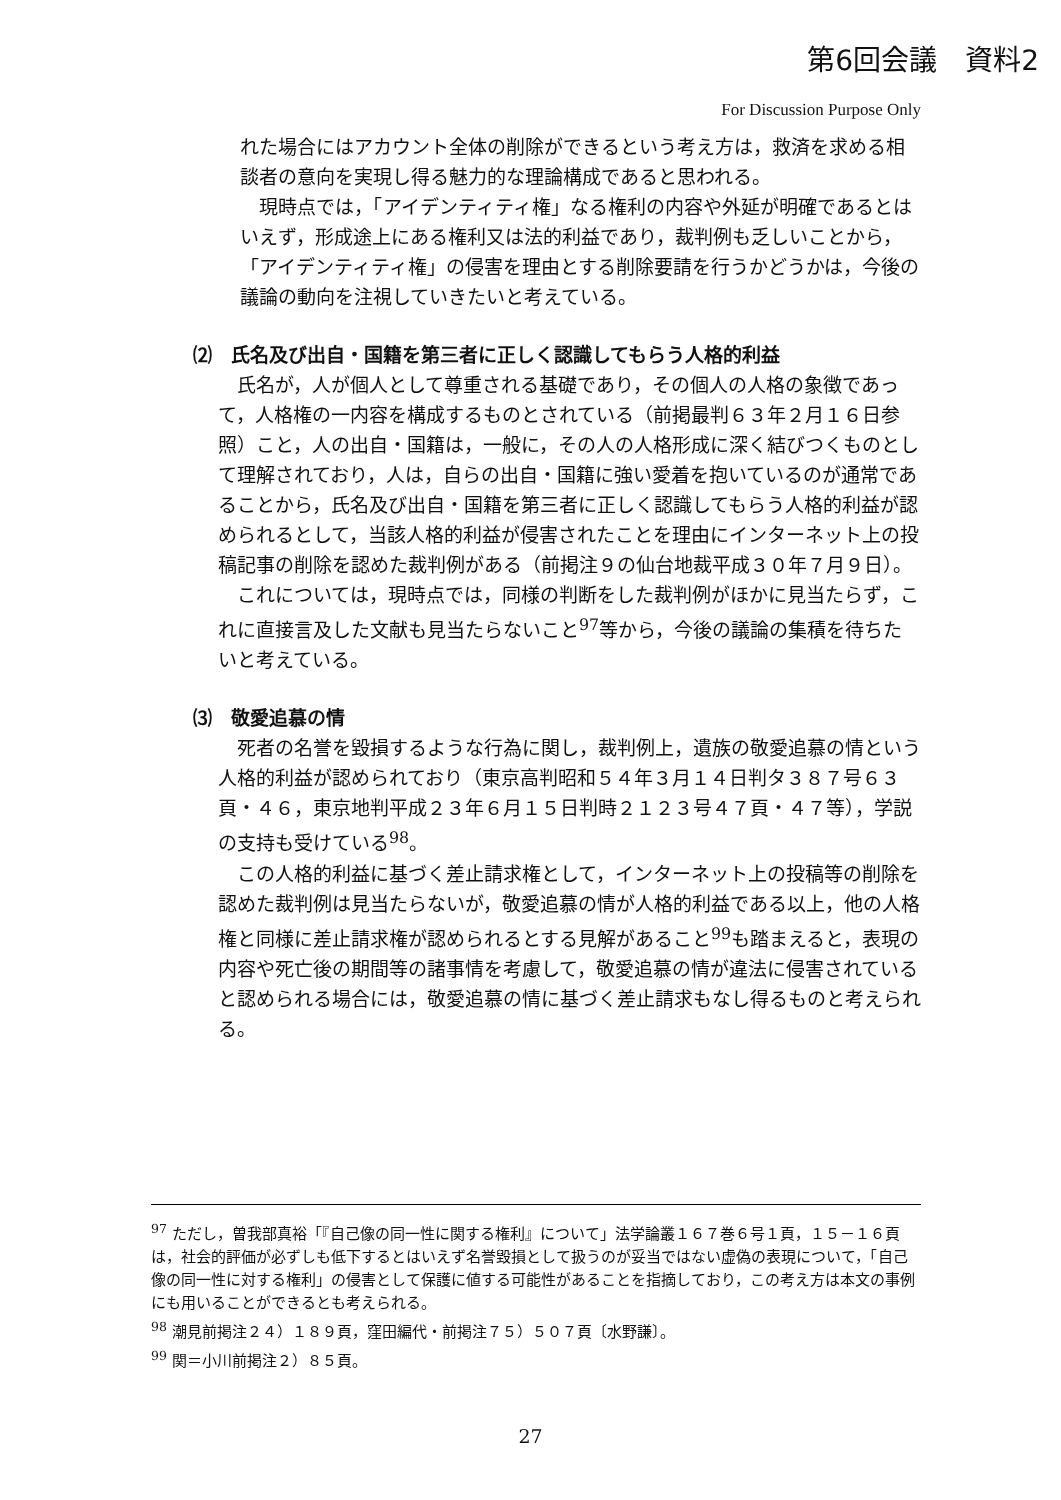第6回会議　資料2
For Discussion Purpose Only
れた場合にはアカウント全体の削除ができるという考え方は，救済を求める相談者の意向を実現し得る魅力的な理論構成であると思われる。
現時点では，「アイデンティティ権」なる権利の内容や外延が明確であるとはいえず，形成途上にある権利又は法的利益であり，裁判例も乏しいことから，「アイデンティティ権」の侵害を理由とする削除要請を行うかどうかは，今後の議論の動向を注視していきたいと考えている。
⑵　氏名及び出自・国籍を第三者に正しく認識してもらう人格的利益
氏名が，人が個人として尊重される基礎であり，その個人の人格の象徴であって，人格権の一内容を構成するものとされている（前掲最判６３年２月１６日参照）こと，人の出自・国籍は，一般に，その人の人格形成に深く結びつくものとして理解されており，人は，自らの出自・国籍に強い愛着を抱いているのが通常であることから，氏名及び出自・国籍を第三者に正しく認識してもらう人格的利益が認められるとして，当該人格的利益が侵害されたことを理由にインターネット上の投稿記事の削除を認めた裁判例がある（前掲注９の仙台地裁平成３０年７月９日）。
これについては，現時点では，同様の判断をした裁判例がほかに見当たらず，これに直接言及した文献も見当たらないこと<sup>97</sup>等から，今後の議論の集積を待ちたいと考えている。
⑶　敬愛追慕の情
死者の名誉を毀損するような行為に関し，裁判例上，遺族の敬愛追慕の情という人格的利益が認められており（東京高判昭和５４年３月１４日判タ３８７号６３頁・４６，東京地判平成２３年６月１５日判時２１２３号４７頁・４７等），学説の支持も受けている<sup>98</sup>。
この人格的利益に基づく差止請求権として，インターネット上の投稿等の削除を認めた裁判例は見当たらないが，敬愛追慕の情が人格的利益である以上，他の人格権と同様に差止請求権が認められるとする見解があること<sup>99</sup>も踏まえると，表現の内容や死亡後の期間等の諸事情を考慮して，敬愛追慕の情が違法に侵害されていると認められる場合には，敬愛追慕の情に基づく差止請求もなし得るものと考えられる。
<sup>97</sup> ただし，曽我部真裕「『自己像の同一性に関する権利』について」法学論叢１６７巻６号１頁，１５－１６頁は，社会的評価が必ずしも低下するとはいえず名誉毀損として扱うのが妥当ではない虚偽の表現について，「自己像の同一性に対する権利」の侵害として保護に値する可能性があることを指摘しており，この考え方は本文の事例にも用いることができるとも考えられる。
<sup>98</sup> 潮見前掲注２４）１８９頁，窪田編代・前掲注７５）５０７頁〔水野謙〕。
<sup>99</sup> 関＝小川前掲注２）８５頁。
27